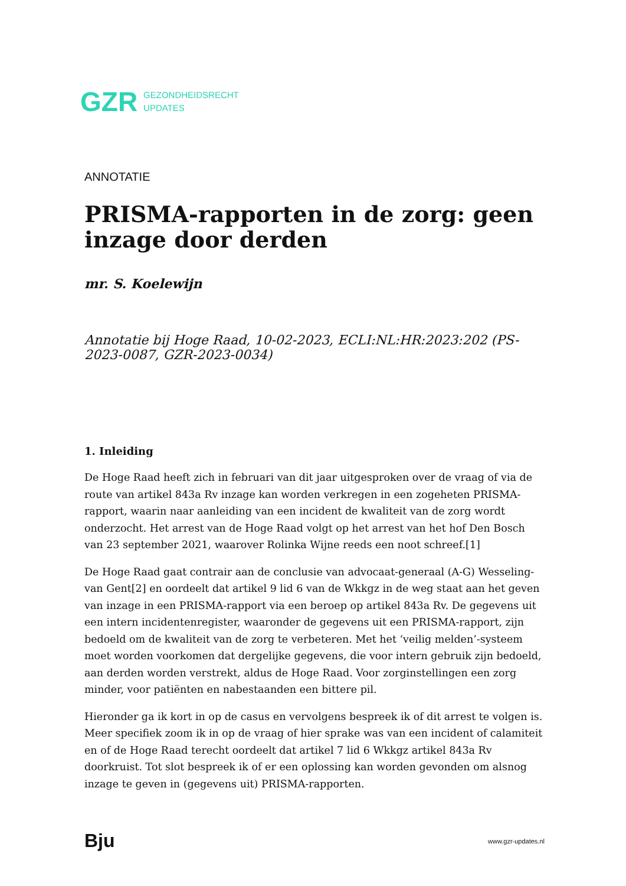GZR GEZONDHEIDSRECHT
UPDATES
ANNOTATIE
PRISMA-rapporten in de zorg: geen inzage door derden
mr. S. Koelewijn
Annotatie bij Hoge Raad, 10-02-2023, ECLI:NL:HR:2023:202 (PS-2023-0087, GZR-2023-0034)
1. Inleiding
De Hoge Raad heeft zich in februari van dit jaar uitgesproken over de vraag of via de route van artikel 843a Rv inzage kan worden verkregen in een zogeheten PRISMA-rapport, waarin naar aanleiding van een incident de kwaliteit van de zorg wordt onderzocht. Het arrest van de Hoge Raad volgt op het arrest van het hof Den Bosch van 23 september 2021, waarover Rolinka Wijne reeds een noot schreef.[1]
De Hoge Raad gaat contrair aan de conclusie van advocaat-generaal (A-G) Wesseling-van Gent[2] en oordeelt dat artikel 9 lid 6 van de Wkkgz in de weg staat aan het geven van inzage in een PRISMA-rapport via een beroep op artikel 843a Rv. De gegevens uit een intern incidentenregister, waaronder de gegevens uit een PRISMA-rapport, zijn bedoeld om de kwaliteit van de zorg te verbeteren. Met het ‘veilig melden’-systeem moet worden voorkomen dat dergelijke gegevens, die voor intern gebruik zijn bedoeld, aan derden worden verstrekt, aldus de Hoge Raad. Voor zorginstellingen een zorg minder, voor patiënten en nabestaanden een bittere pil.
Hieronder ga ik kort in op de casus en vervolgens bespreek ik of dit arrest te volgen is. Meer specifiek zoom ik in op de vraag of hier sprake was van een incident of calamiteit en of de Hoge Raad terecht oordeelt dat artikel 7 lid 6 Wkkgz artikel 843a Rv doorkruist. Tot slot bespreek ik of er een oplossing kan worden gevonden om alsnog inzage te geven in (gegevens uit) PRISMA-rapporten.
Bju www.gzr-updates.nl